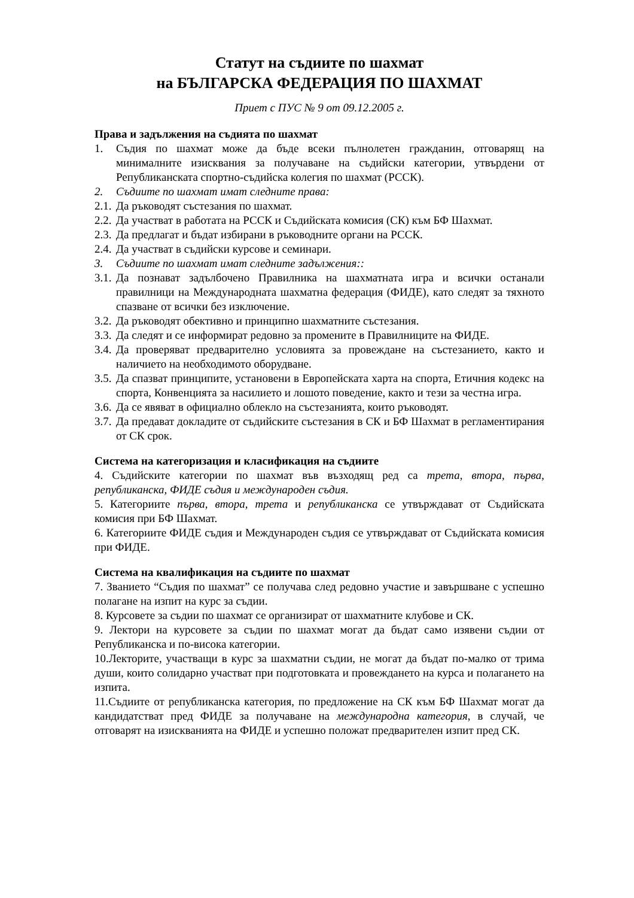Статут на съдиите по шахмат
на БЪЛГАРСКА ФЕДЕРАЦИЯ ПО ШАХМАТ
Приет с ПУС № 9 от 09.12.2005 г.
Права и задължения на съдията по шахмат
1. Съдия по шахмат може да бъде всеки пълнолетен гражданин, отговарящ на минималните изисквания за получаване на съдийски категории, утвърдени от Републиканската спортно-съдийска колегия по шахмат (РССК).
2. Съдиите по шахмат имат следните права:
2.1. Да ръководят състезания по шахмат.
2.2. Да участват в работата на РССК и Съдийската комисия (СК) към БФ Шахмат.
2.3. Да предлагат и бъдат избирани в ръководните органи на РССК.
2.4. Да участват в съдийски курсове и семинари.
3. Съдиите по шахмат имат следните задължения::
3.1. Да познават задълбочено Правилника на шахматната игра и всички останали правилници на Международната шахматна федерация (ФИДЕ), като следят за тяхното спазване от всички без изключение.
3.2. Да ръководят обективно и принципно шахматните състезания.
3.3. Да следят и се информират редовно за промените в Правилниците на ФИДЕ.
3.4. Да проверяват предварително условията за провеждане на състезанието, както и наличието на необходимото оборудване.
3.5. Да спазват принципите, установени в Европейската харта на спорта, Етичния кодекс на спорта, Конвенцията за насилието и лошото поведение, както и тези за честна игра.
3.6. Да се явяват в официално облекло на състезанията, които ръководят.
3.7. Да предават докладите от съдийските състезания в СК и БФ Шахмат в регламентирания от СК срок.
Система на категоризация и класификация на съдиите
4. Съдийските категории по шахмат във възходящ ред са трета, втора, първа, републиканска, ФИДЕ съдия и международен съдия.
5. Категориите първа, втора, трета и републиканска се утвърждават от Съдийската комисия при БФ Шахмат.
6. Категориите ФИДЕ съдия и Международен съдия се утвърждават от Съдийската комисия при ФИДЕ.
Система на квалификация на съдиите по шахмат
7. Званието “Съдия по шахмат” се получава след редовно участие и завършване с успешно полагане на изпит на курс за съдии.
8. Курсовете за съдии по шахмат се организират от шахматните клубове и СК.
9. Лектори на курсовете за съдии по шахмат могат да бъдат само изявени съдии от Републиканска и по-висока категории.
10.Лекторите, участващи в курс за шахматни съдии, не могат да бъдат по-малко от трима души, които солидарно участват при подготовката и провеждането на курса и полагането на изпита.
11.Съдиите от републиканска категория, по предложение на СК към БФ Шахмат могат да кандидатстват пред ФИДЕ за получаване на международна категория, в случай, че отговарят на изискванията на ФИДЕ и успешно положат предварителен изпит пред СК.